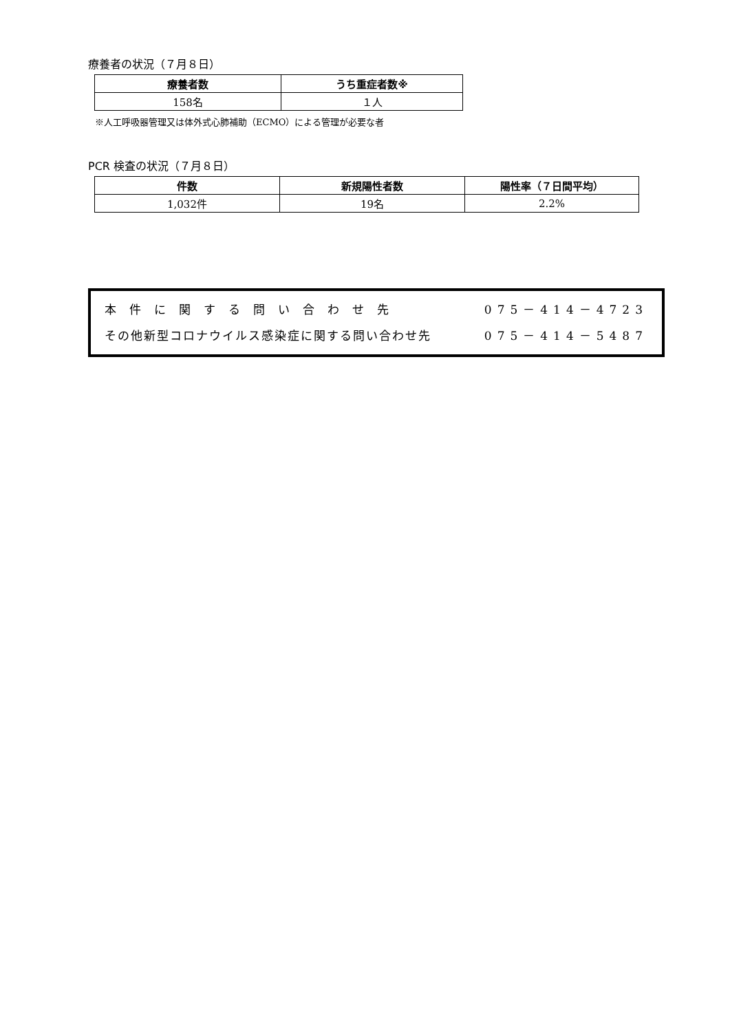療養者の状況（７月８日）
| 療養者数 | うち重症者数※ |
| --- | --- |
| 158名 | １人 |
※人工呼吸器管理又は体外式心肺補助（ECMO）による管理が必要な者
PCR 検査の状況（７月８日）
| 件数 | 新規陽性者数 | 陽性率（７日間平均） |
| --- | --- | --- |
| 1,032件 | 19名 | 2.2% |
本件に関する問い合わせ先 075－414－4723
その他新型コロナウイルス感染症に関する問い合わせ先 075－414－5487